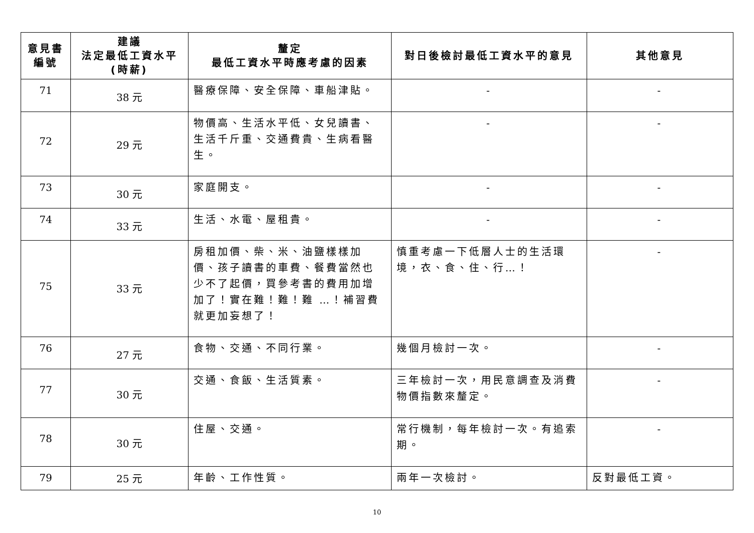| 意見書 編號 | 建議 法定最低工資水平 (時薪) | 釐定 最低工資水平時應考慮的因素 | 對日後檢討最低工資水平的意見 | 其他意見 |
| --- | --- | --- | --- | --- |
| 71 | 38 元 | 醫療保障、安全保障、車船津貼。 | - | - |
| 72 | 29 元 | 物價高、生活水平低、女兒讀書、生活千斤重、交通費貴、生病看醫生。 | - | - |
| 73 | 30 元 | 家庭開支。 | - | - |
| 74 | 33 元 | 生活、水電、屋租貴。 | - | - |
| 75 | 33 元 | 房租加價、柴、米、油鹽樣樣加價、孩子讀書的車費、餐費當然也少不了起價，買參考書的費用加增加了！實在難！難！難 …！補習費就更加妄想了！ | 慎重考慮一下低層人士的生活環境，衣、食、住、行…！ | - |
| 76 | 27 元 | 食物、交通、不同行業。 | 幾個月檢討一次。 | - |
| 77 | 30 元 | 交通、食飯、生活質素。 | 三年檢討一次，用民意調查及消費物價指數來釐定。 | - |
| 78 | 30 元 | 住屋、交通。 | 常行機制，每年檢討一次。有追索期。 | - |
| 79 | 25 元 | 年齡、工作性質。 | 兩年一次檢討。 | 反對最低工資。 |
10